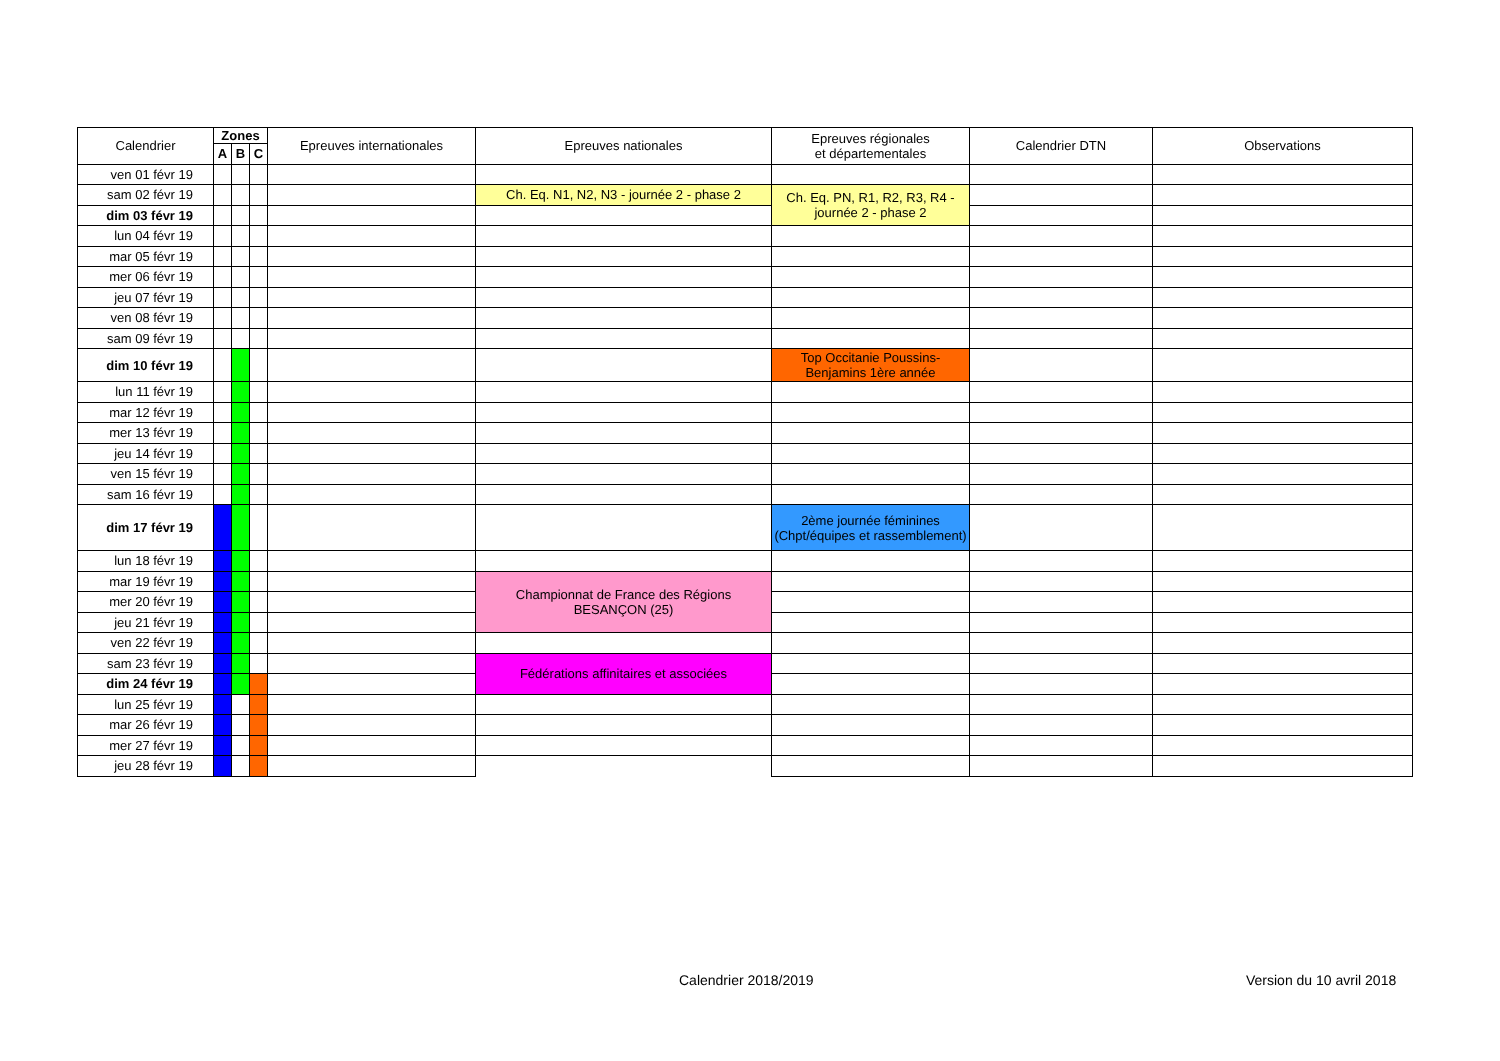| Calendrier | Zones | | | Epreuves internationales | Epreuves nationales | Epreuves régionales et départementales | Calendrier DTN | Observations |
| --- | --- | --- | --- | --- | --- | --- | --- | --- |
| | A | B | C | | | | | |
| ven 01 févr 19 | | | | | | | | |
| sam 02 févr 19 | | | | | Ch. Eq. N1, N2, N3 - journée 2 - phase 2 | Ch. Eq. PN, R1, R2, R3, R4 - journée 2 - phase 2 | | |
| dim 03 févr 19 | | | | | | | | |
| lun 04 févr 19 | | | | | | | | |
| mar 05 févr 19 | | | | | | | | |
| mer 06 févr 19 | | | | | | | | |
| jeu 07 févr 19 | | | | | | | | |
| ven 08 févr 19 | | | | | | | | |
| sam 09 févr 19 | | | | | | | | |
| dim 10 févr 19 | | | | | | Top Occitanie Poussins- Benjamins 1ère année | | |
| lun 11 févr 19 | | | | | | | | |
| mar 12 févr 19 | | | | | | | | |
| mer 13 févr 19 | | | | | | | | |
| jeu 14 févr 19 | | | | | | | | |
| ven 15 févr 19 | | | | | | | | |
| sam 16 févr 19 | | | | | | | | |
| dim 17 févr 19 | | | | | | 2ème journée féminines (Chpt/équipes et rassemblement) | | |
| lun 18 févr 19 | | | | | | | | |
| mar 19 févr 19 | | | | | Championnat de France des Régions BESANÇON (25) | | | |
| mer 20 févr 19 | | | | | | | | |
| jeu 21 févr 19 | | | | | | | | |
| ven 22 févr 19 | | | | | | | | |
| sam 23 févr 19 | | | | | Fédérations affinitaires et associées | | | |
| dim 24 févr 19 | | | | | | | | |
| lun 25 févr 19 | | | | | | | | |
| mar 26 févr 19 | | | | | | | | |
| mer 27 févr 19 | | | | | | | | |
| jeu 28 févr 19 | | | | | | | | |
Calendrier 2018/2019 Version du 10 avril 2018